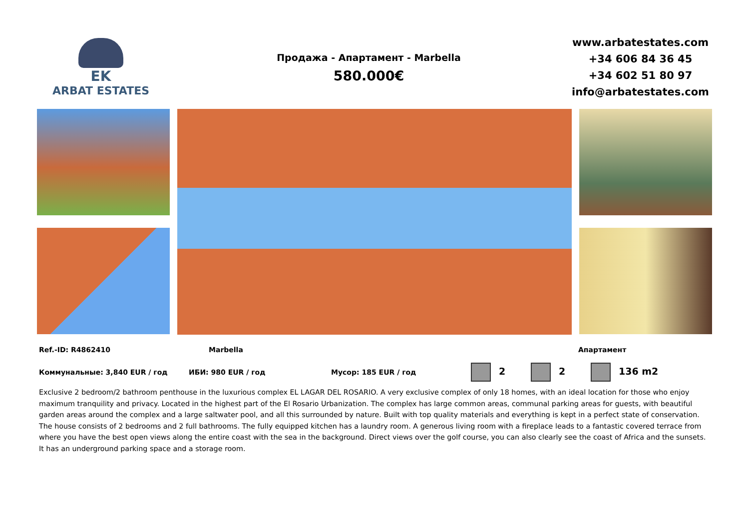EK
ARBAT ESTATES
Продажа - Апартамент - Marbella
580.000€
www.arbatestates.com
+34 606 84 36 45
+34 602 51 80 97
info@arbatestates.com
Ref.-ID: R4862410 Marbella Апартамент
Коммунальные: 3,840 EUR / год ИБИ: 980 EUR / год Мусор: 185 EUR / год 2 2 136 m2
Exclusive 2 bedroom/2 bathroom penthouse in the luxurious complex EL LAGAR DEL ROSARIO. A very exclusive complex of only 18 homes, with an ideal location for those who enjoy maximum tranquility and privacy. Located in the highest part of the El Rosario Urbanization. The complex has large common areas, communal parking areas for guests, with beautiful garden areas around the complex and a large saltwater pool, and all this surrounded by nature. Built with top quality materials and everything is kept in a perfect state of conservation. The house consists of 2 bedrooms and 2 full bathrooms. The fully equipped kitchen has a laundry room. A generous living room with a fireplace leads to a fantastic covered terrace from where you have the best open views along the entire coast with the sea in the background. Direct views over the golf course, you can also clearly see the coast of Africa and the sunsets. It has an underground parking space and a storage room.